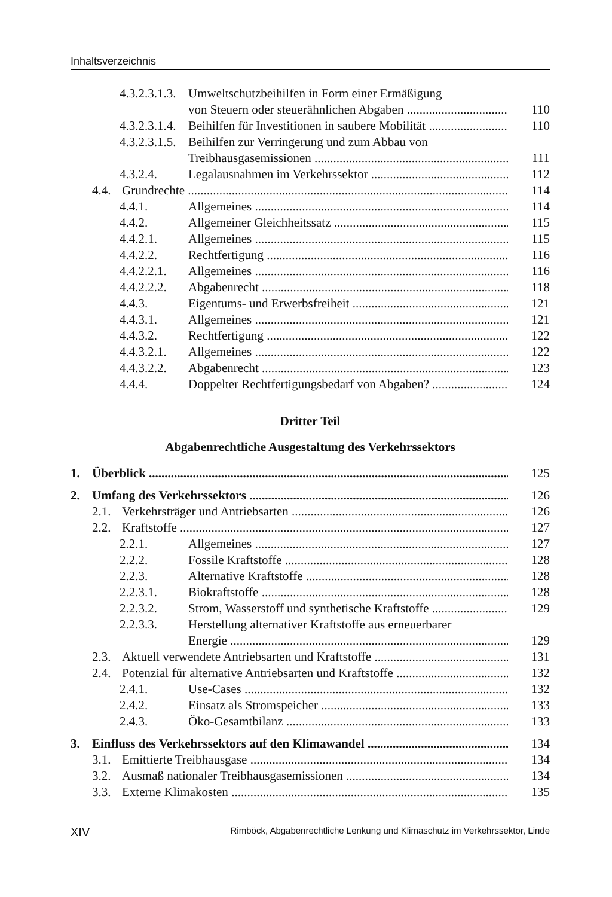Inhaltsverzeichnis
4.3.2.3.1.3. Umweltschutzbeihilfen in Form einer Ermäßigung
von Steuern oder steuerähnlichen Abgaben 110
4.3.2.3.1.4. Beihilfen für Investitionen in saubere Mobilität 110
4.3.2.3.1.5. Beihilfen zur Verringerung und zum Abbau von
Treibhausgasemissionen 111
4.3.2.4. Legalausnahmen im Verkehrssektor 112
4.4. Grundrechte 114
4.4.1. Allgemeines 114
4.4.2. Allgemeiner Gleichheitssatz 115
4.4.2.1. Allgemeines 115
4.4.2.2. Rechtfertigung 116
4.4.2.2.1. Allgemeines 116
4.4.2.2.2. Abgabenrecht 118
4.4.3. Eigentums- und Erwerbsfreiheit 121
4.4.3.1. Allgemeines 121
4.4.3.2. Rechtfertigung 122
4.4.3.2.1. Allgemeines 122
4.4.3.2.2. Abgabenrecht 123
4.4.4. Doppelter Rechtfertigungsbedarf von Abgaben? 124
Dritter Teil
Abgabenrechtliche Ausgestaltung des Verkehrssektors
1. Überblick 125
2. Umfang des Verkehrssektors 126
2.1. Verkehrsträger und Antriebsarten 126
2.2. Kraftstoffe 127
2.2.1. Allgemeines 127
2.2.2. Fossile Kraftstoffe 128
2.2.3. Alternative Kraftstoffe 128
2.2.3.1. Biokraftstoffe 128
2.2.3.2. Strom, Wasserstoff und synthetische Kraftstoffe 129
2.2.3.3. Herstellung alternativer Kraftstoffe aus erneuerbarer
Energie 129
2.3. Aktuell verwendete Antriebsarten und Kraftstoffe 131
2.4. Potenzial für alternative Antriebsarten und Kraftstoffe 132
2.4.1. Use-Cases 132
2.4.2. Einsatz als Stromspeicher 133
2.4.3. Öko-Gesamtbilanz 133
3. Einfluss des Verkehrssektors auf den Klimawandel 134
3.1. Emittierte Treibhausgase 134
3.2. Ausmaß nationaler Treibhausgasemissionen 134
3.3. Externe Klimakosten 135
XIV Rimböck, Abgabenrechtliche Lenkung und Klimaschutz im Verkehrssektor, Linde